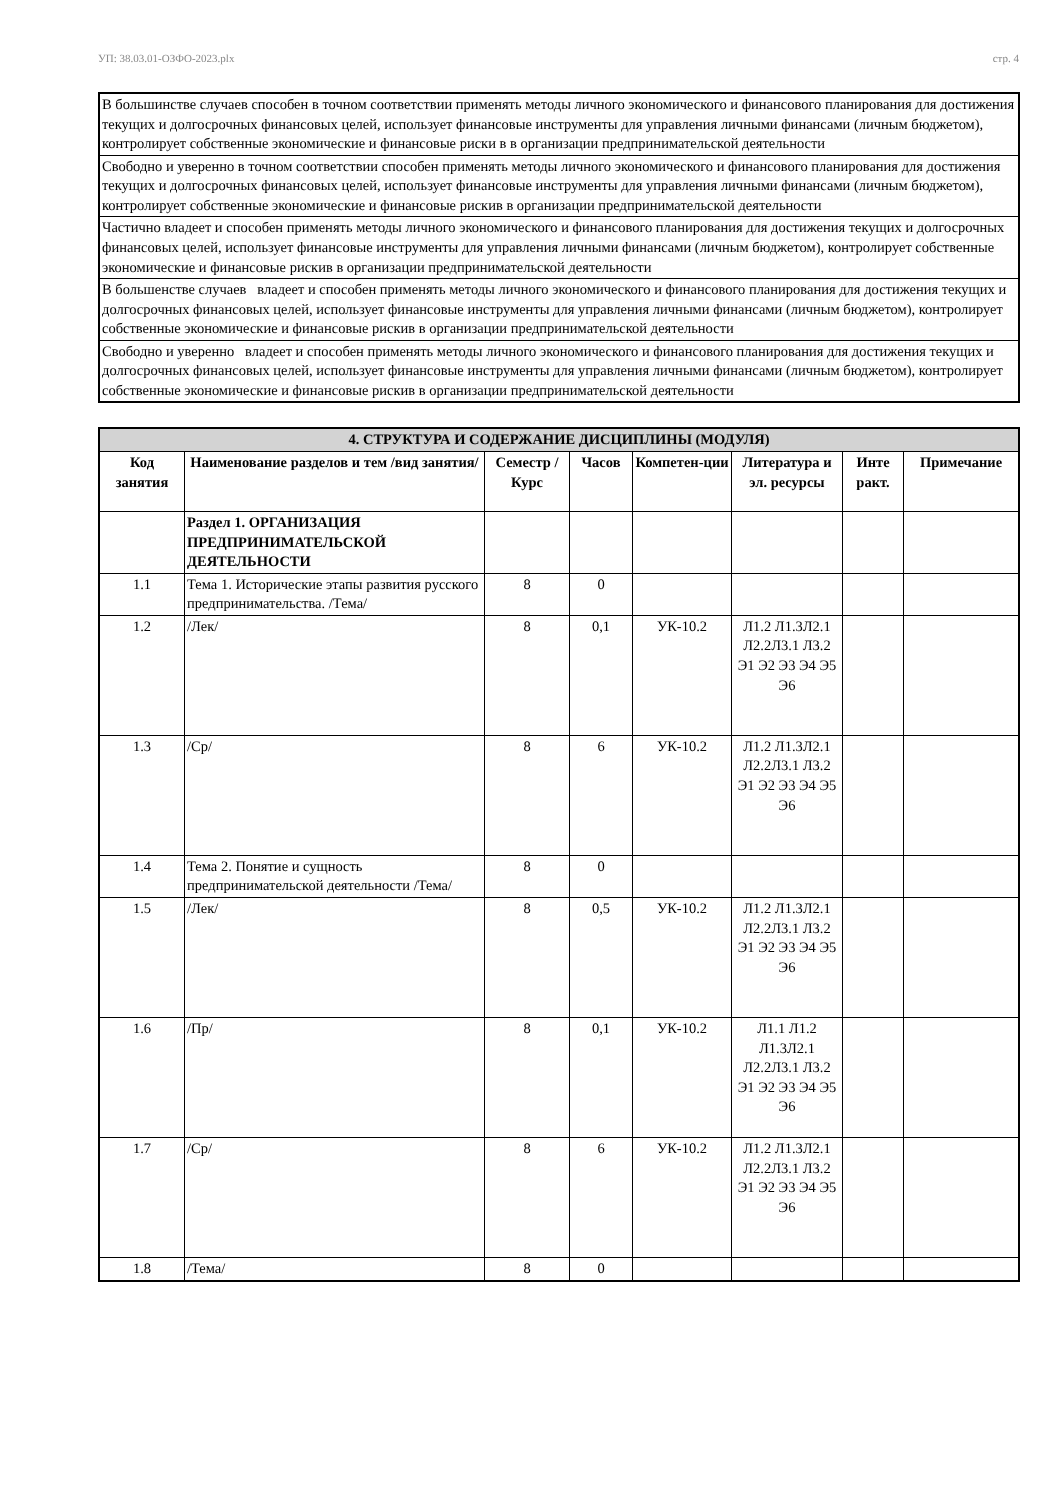УП: 38.03.01-ОЗФО-2023.plx стр. 4
| В большинстве случаев способен в точном соответствии применять методы личного экономического и финансового планирования для достижения текущих и долгосрочных финансовых целей, использует финансовые инструменты для управления личными финансами (личным бюджетом), контролирует собственные экономические и финансовые риски в в организации предпринимательской деятельности |
| Свободно и уверенно в точном соответствии способен применять методы личного экономического и финансового планирования для достижения текущих и долгосрочных финансовых целей, использует финансовые инструменты для управления личными финансами (личным бюджетом), контролирует собственные экономические и финансовые рискив в организации предпринимательской деятельности |
| Частично владеет и способен применять методы личного экономического и финансового планирования для достижения текущих и долгосрочных финансовых целей, использует финансовые инструменты для управления личными финансами (личным бюджетом), контролирует собственные экономические и финансовые рискив в организации предпринимательской деятельности |
| В большенстве случаев владеет и способен применять методы личного экономического и финансового планирования для достижения текущих и долгосрочных финансовых целей, использует финансовые инструменты для управления личными финансами (личным бюджетом), контролирует собственные экономические и финансовые рискив в организации предпринимательской деятельности |
| Свободно и уверенно владеет и способен применять методы личного экономического и финансового планирования для достижения текущих и долгосрочных финансовых целей, использует финансовые инструменты для управления личными финансами (личным бюджетом), контролирует собственные экономические и финансовые рискив в организации предпринимательской деятельности |
| 4. СТРУКТУРА И СОДЕРЖАНИЕ ДИСЦИПЛИНЫ (МОДУЛЯ) | | | | | | | |
| --- | --- | --- | --- | --- | --- | --- | --- |
| Код занятия | Наименование разделов и тем /вид занятия/ | Семестр / Курс | Часов | Компетен-ции | Литература и эл. ресурсы | Инте ракт. | Примечание |
| | Раздел 1. ОРГАНИЗАЦИЯ ПРЕДПРИНИМАТЕЛЬСКОЙ ДЕЯТЕЛЬНОСТИ | | | | | | |
| 1.1 | Тема 1. Исторические этапы развития русского предпринимательства. /Тема/ | 8 | 0 | | | | |
| 1.2 | /Лек/ | 8 | 0,1 | УК-10.2 | Л1.2 Л1.3Л2.1 Л2.2Л3.1 Л3.2 Э1 Э2 Э3 Э4 Э5 Э6 | | |
| 1.3 | /Ср/ | 8 | 6 | УК-10.2 | Л1.2 Л1.3Л2.1 Л2.2Л3.1 Л3.2 Э1 Э2 Э3 Э4 Э5 Э6 | | |
| 1.4 | Тема 2. Понятие и сущность предпринимательской деятельности /Тема/ | 8 | 0 | | | | |
| 1.5 | /Лек/ | 8 | 0,5 | УК-10.2 | Л1.2 Л1.3Л2.1 Л2.2Л3.1 Л3.2 Э1 Э2 Э3 Э4 Э5 Э6 | | |
| 1.6 | /Пр/ | 8 | 0,1 | УК-10.2 | Л1.1 Л1.2 Л1.3Л2.1 Л2.2Л3.1 Л3.2 Э1 Э2 Э3 Э4 Э5 Э6 | | |
| 1.7 | /Ср/ | 8 | 6 | УК-10.2 | Л1.2 Л1.3Л2.1 Л2.2Л3.1 Л3.2 Э1 Э2 Э3 Э4 Э5 Э6 | | |
| 1.8 | /Тема/ | 8 | 0 | | | | |